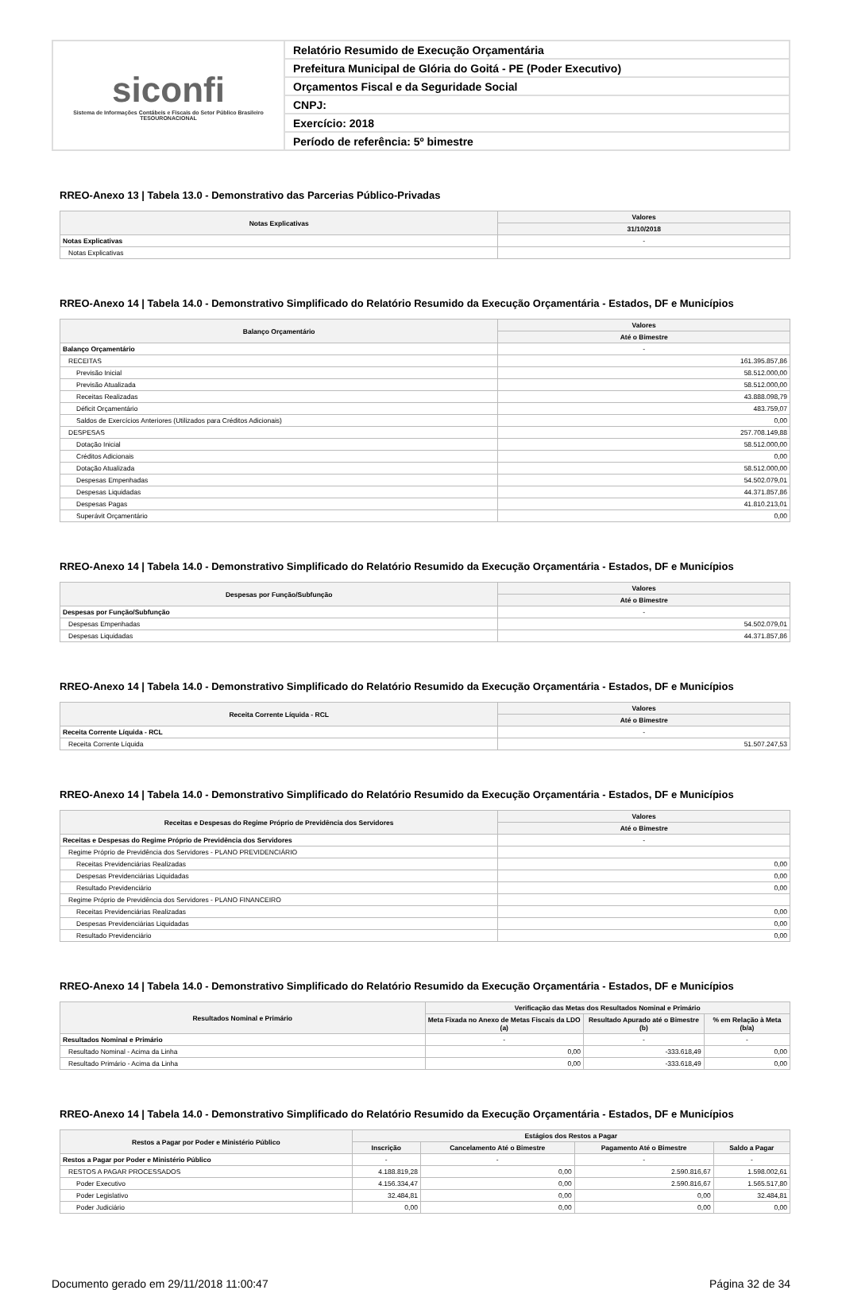siconfi
Sistema de Informações Contábeis e Fiscais do Setor Público Brasileiro
TESOURONACIONAL
Relatório Resumido de Execução Orçamentária
Prefeitura Municipal de Glória do Goitá - PE (Poder Executivo)
Orçamentos Fiscal e da Seguridade Social
CNPJ:
Exercício: 2018
Período de referência: 5º bimestre
RREO-Anexo 13 | Tabela 13.0 - Demonstrativo das Parcerias Público-Privadas
| Notas Explicativas | Valores |
| --- | --- |
| | 31/10/2018 |
| Notas Explicativas | - |
| Notas Explicativas | |
RREO-Anexo 14 | Tabela 14.0 - Demonstrativo Simplificado do Relatório Resumido da Execução Orçamentária - Estados, DF e Municípios
| Balanço Orçamentário | Valores |
| --- | --- |
| | Até o Bimestre |
| Balanço Orçamentário | - |
| RECEITAS | 161.395.857,86 |
| Previsão Inicial | 58.512.000,00 |
| Previsão Atualizada | 58.512.000,00 |
| Receitas Realizadas | 43.888.098,79 |
| Déficit Orçamentário | 483.759,07 |
| Saldos de Exercícios Anteriores (Utilizados para Créditos Adicionais) | 0,00 |
| DESPESAS | 257.708.149,88 |
| Dotação Inicial | 58.512.000,00 |
| Créditos Adicionais | 0,00 |
| Dotação Atualizada | 58.512.000,00 |
| Despesas Empenhadas | 54.502.079,01 |
| Despesas Liquidadas | 44.371.857,86 |
| Despesas Pagas | 41.810.213,01 |
| Superávit Orçamentário | 0,00 |
RREO-Anexo 14 | Tabela 14.0 - Demonstrativo Simplificado do Relatório Resumido da Execução Orçamentária - Estados, DF e Municípios
| Despesas por Função/Subfunção | Valores |
| --- | --- |
| | Até o Bimestre |
| Despesas por Função/Subfunção | - |
| Despesas Empenhadas | 54.502.079,01 |
| Despesas Liquidadas | 44.371.857,86 |
RREO-Anexo 14 | Tabela 14.0 - Demonstrativo Simplificado do Relatório Resumido da Execução Orçamentária - Estados, DF e Municípios
| Receita Corrente Líquida - RCL | Valores |
| --- | --- |
| | Até o Bimestre |
| Receita Corrente Líquida - RCL | - |
| Receita Corrente Líquida | 51.507.247,53 |
RREO-Anexo 14 | Tabela 14.0 - Demonstrativo Simplificado do Relatório Resumido da Execução Orçamentária - Estados, DF e Municípios
| Receitas e Despesas do Regime Próprio de Previdência dos Servidores | Valores |
| --- | --- |
| | Até o Bimestre |
| Receitas e Despesas do Regime Próprio de Previdência dos Servidores | - |
| Regime Próprio de Previdência dos Servidores - PLANO PREVIDENCIÁRIO | |
| Receitas Previdenciárias Realizadas | 0,00 |
| Despesas Previdenciárias Liquidadas | 0,00 |
| Resultado Previdenciário | 0,00 |
| Regime Próprio de Previdência dos Servidores - PLANO FINANCEIRO | |
| Receitas Previdenciárias Realizadas | 0,00 |
| Despesas Previdenciárias Liquidadas | 0,00 |
| Resultado Previdenciário | 0,00 |
RREO-Anexo 14 | Tabela 14.0 - Demonstrativo Simplificado do Relatório Resumido da Execução Orçamentária - Estados, DF e Municípios
| Resultados Nominal e Primário | Verificação das Metas dos Resultados Nominal e Primário | | |
| --- | --- | --- | --- |
| | Meta Fixada no Anexo de Metas Fiscais da LDO (a) | Resultado Apurado até o Bimestre (b) | % em Relação à Meta (b/a) |
| Resultados Nominal e Primário | - | - | - |
| Resultado Nominal - Acima da Linha | 0,00 | -333.618,49 | 0,00 |
| Resultado Primário - Acima da Linha | 0,00 | -333.618,49 | 0,00 |
RREO-Anexo 14 | Tabela 14.0 - Demonstrativo Simplificado do Relatório Resumido da Execução Orçamentária - Estados, DF e Municípios
| Restos a Pagar por Poder e Ministério Público | Estágios dos Restos a Pagar | | | |
| --- | --- | --- | --- | --- |
| | Inscrição | Cancelamento Até o Bimestre | Pagamento Até o Bimestre | Saldo a Pagar |
| Restos a Pagar por Poder e Ministério Público | - | - | - | - |
| RESTOS A PAGAR PROCESSADOS | 4.188.819,28 | 0,00 | 2.590.816,67 | 1.598.002,61 |
| Poder Executivo | 4.156.334,47 | 0,00 | 2.590.816,67 | 1.565.517,80 |
| Poder Legislativo | 32.484,81 | 0,00 | 0,00 | 32.484,81 |
| Poder Judiciário | 0,00 | 0,00 | 0,00 | 0,00 |
Documento gerado em 29/11/2018 11:00:47 Página 32 de 34